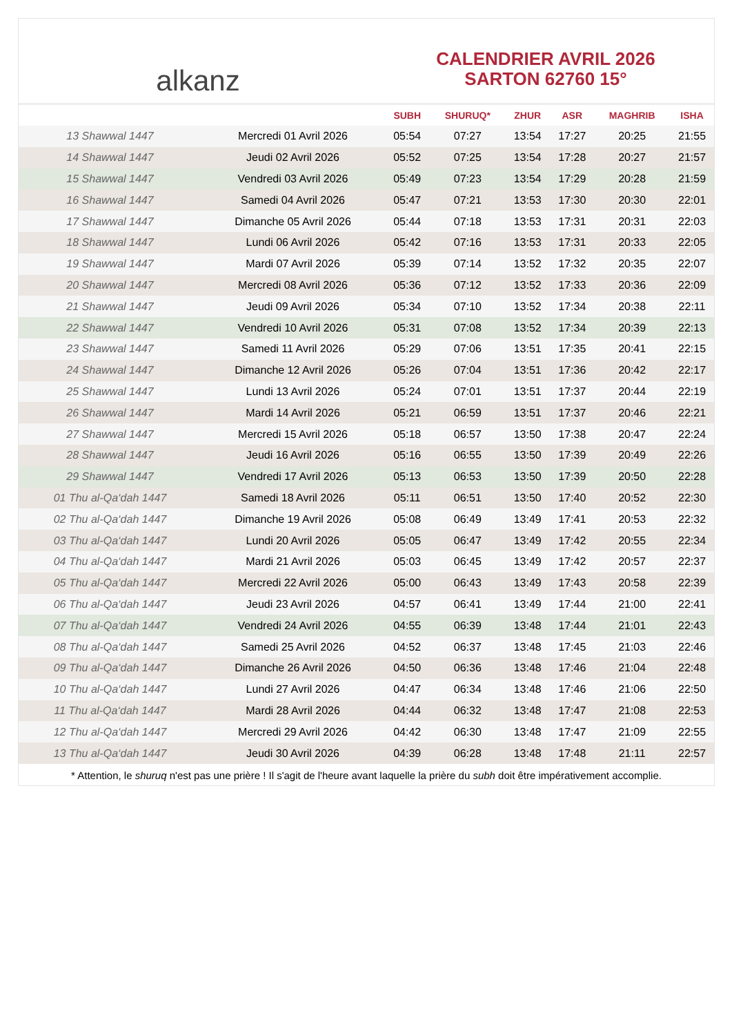alkanz
CALENDRIER AVRIL 2026
SARTON 62760 15°
| | | SUBH | SHURUQ* | ZHUR | ASR | MAGHRIB | ISHA |
| --- | --- | --- | --- | --- | --- | --- | --- |
| 13 Shawwal 1447 | Mercredi 01 Avril 2026 | 05:54 | 07:27 | 13:54 | 17:27 | 20:25 | 21:55 |
| 14 Shawwal 1447 | Jeudi 02 Avril 2026 | 05:52 | 07:25 | 13:54 | 17:28 | 20:27 | 21:57 |
| 15 Shawwal 1447 | Vendredi 03 Avril 2026 | 05:49 | 07:23 | 13:54 | 17:29 | 20:28 | 21:59 |
| 16 Shawwal 1447 | Samedi 04 Avril 2026 | 05:47 | 07:21 | 13:53 | 17:30 | 20:30 | 22:01 |
| 17 Shawwal 1447 | Dimanche 05 Avril 2026 | 05:44 | 07:18 | 13:53 | 17:31 | 20:31 | 22:03 |
| 18 Shawwal 1447 | Lundi 06 Avril 2026 | 05:42 | 07:16 | 13:53 | 17:31 | 20:33 | 22:05 |
| 19 Shawwal 1447 | Mardi 07 Avril 2026 | 05:39 | 07:14 | 13:52 | 17:32 | 20:35 | 22:07 |
| 20 Shawwal 1447 | Mercredi 08 Avril 2026 | 05:36 | 07:12 | 13:52 | 17:33 | 20:36 | 22:09 |
| 21 Shawwal 1447 | Jeudi 09 Avril 2026 | 05:34 | 07:10 | 13:52 | 17:34 | 20:38 | 22:11 |
| 22 Shawwal 1447 | Vendredi 10 Avril 2026 | 05:31 | 07:08 | 13:52 | 17:34 | 20:39 | 22:13 |
| 23 Shawwal 1447 | Samedi 11 Avril 2026 | 05:29 | 07:06 | 13:51 | 17:35 | 20:41 | 22:15 |
| 24 Shawwal 1447 | Dimanche 12 Avril 2026 | 05:26 | 07:04 | 13:51 | 17:36 | 20:42 | 22:17 |
| 25 Shawwal 1447 | Lundi 13 Avril 2026 | 05:24 | 07:01 | 13:51 | 17:37 | 20:44 | 22:19 |
| 26 Shawwal 1447 | Mardi 14 Avril 2026 | 05:21 | 06:59 | 13:51 | 17:37 | 20:46 | 22:21 |
| 27 Shawwal 1447 | Mercredi 15 Avril 2026 | 05:18 | 06:57 | 13:50 | 17:38 | 20:47 | 22:24 |
| 28 Shawwal 1447 | Jeudi 16 Avril 2026 | 05:16 | 06:55 | 13:50 | 17:39 | 20:49 | 22:26 |
| 29 Shawwal 1447 | Vendredi 17 Avril 2026 | 05:13 | 06:53 | 13:50 | 17:39 | 20:50 | 22:28 |
| 01 Thu al-Qa‘dah 1447 | Samedi 18 Avril 2026 | 05:11 | 06:51 | 13:50 | 17:40 | 20:52 | 22:30 |
| 02 Thu al-Qa‘dah 1447 | Dimanche 19 Avril 2026 | 05:08 | 06:49 | 13:49 | 17:41 | 20:53 | 22:32 |
| 03 Thu al-Qa‘dah 1447 | Lundi 20 Avril 2026 | 05:05 | 06:47 | 13:49 | 17:42 | 20:55 | 22:34 |
| 04 Thu al-Qa‘dah 1447 | Mardi 21 Avril 2026 | 05:03 | 06:45 | 13:49 | 17:42 | 20:57 | 22:37 |
| 05 Thu al-Qa‘dah 1447 | Mercredi 22 Avril 2026 | 05:00 | 06:43 | 13:49 | 17:43 | 20:58 | 22:39 |
| 06 Thu al-Qa‘dah 1447 | Jeudi 23 Avril 2026 | 04:57 | 06:41 | 13:49 | 17:44 | 21:00 | 22:41 |
| 07 Thu al-Qa‘dah 1447 | Vendredi 24 Avril 2026 | 04:55 | 06:39 | 13:48 | 17:44 | 21:01 | 22:43 |
| 08 Thu al-Qa‘dah 1447 | Samedi 25 Avril 2026 | 04:52 | 06:37 | 13:48 | 17:45 | 21:03 | 22:46 |
| 09 Thu al-Qa‘dah 1447 | Dimanche 26 Avril 2026 | 04:50 | 06:36 | 13:48 | 17:46 | 21:04 | 22:48 |
| 10 Thu al-Qa‘dah 1447 | Lundi 27 Avril 2026 | 04:47 | 06:34 | 13:48 | 17:46 | 21:06 | 22:50 |
| 11 Thu al-Qa‘dah 1447 | Mardi 28 Avril 2026 | 04:44 | 06:32 | 13:48 | 17:47 | 21:08 | 22:53 |
| 12 Thu al-Qa‘dah 1447 | Mercredi 29 Avril 2026 | 04:42 | 06:30 | 13:48 | 17:47 | 21:09 | 22:55 |
| 13 Thu al-Qa‘dah 1447 | Jeudi 30 Avril 2026 | 04:39 | 06:28 | 13:48 | 17:48 | 21:11 | 22:57 |
* Attention, le shuruq n'est pas une prière ! Il s'agit de l'heure avant laquelle la prière du subh doit être impérativement accomplie.